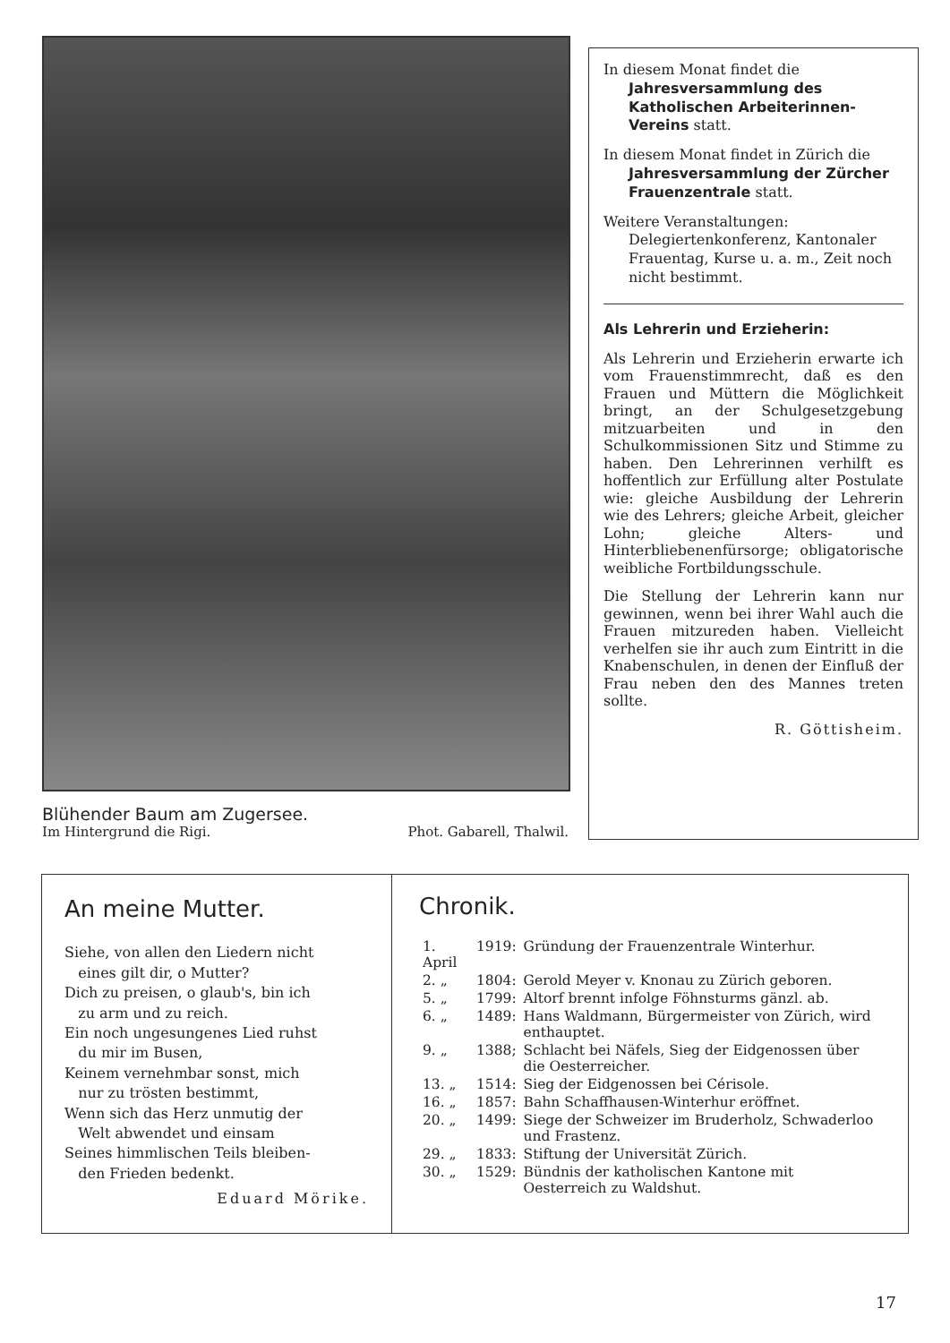Blühender Baum am Zugersee.
Im Hintergrund die Rigi. Phot. Gabarell, Thalwil.
In diesem Monat findet die
Jahresversammlung des Katholischen Arbeiterinnen-Vereins statt.
In diesem Monat findet in Zürich die
Jahresversammlung der Zürcher Frauenzentrale statt.
Weitere Veranstaltungen:
Delegiertenkonferenz, Kantonaler Frauentag, Kurse u. a. m., Zeit noch nicht bestimmt.
Als Lehrerin und Erzieherin:
Als Lehrerin und Erzieherin erwarte ich vom Frauenstimmrecht, daß es den Frauen und Müttern die Möglichkeit bringt, an der Schulgesetzgebung mitzuarbeiten und in den Schulkommissionen Sitz und Stimme zu haben. Den Lehrerinnen verhilft es hoffentlich zur Erfüllung alter Postulate wie: gleiche Ausbildung der Lehrerin wie des Lehrers; gleiche Arbeit, gleicher Lohn; gleiche Alters- und Hinterbliebenenfürsorge; obligatorische weibliche Fortbildungsschule.
Die Stellung der Lehrerin kann nur gewinnen, wenn bei ihrer Wahl auch die Frauen mitzureden haben. Vielleicht verhelfen sie ihr auch zum Eintritt in die Knabenschulen, in denen der Einfluß der Frau neben den des Mannes treten sollte.
R. Göttisheim.
An meine Mutter.
Siehe, von allen den Liedern nicht
eines gilt dir, o Mutter?
Dich zu preisen, o glaub's, bin ich
zu arm und zu reich.
Ein noch ungesungenes Lied ruhst
du mir im Busen,
Keinem vernehmbar sonst, mich
nur zu trösten bestimmt,
Wenn sich das Herz unmutig der
Welt abwendet und einsam
Seines himmlischen Teils bleiben-
den Frieden bedenkt.
Eduard Mörike.
Chronik.
| 1. April | 1919: | Gründung der Frauenzentrale Winterhur. |
| 2. „ | 1804: | Gerold Meyer v. Knonau zu Zürich geboren. |
| 5. „ | 1799: | Altorf brennt infolge Föhnsturms gänzl. ab. |
| 6. „ | 1489: | Hans Waldmann, Bürgermeister von Zürich, wird enthauptet. |
| 9. „ | 1388; | Schlacht bei Näfels, Sieg der Eidgenossen über die Oesterreicher. |
| 13. „ | 1514: | Sieg der Eidgenossen bei Cérisole. |
| 16. „ | 1857: | Bahn Schaffhausen-Winterhur eröffnet. |
| 20. „ | 1499: | Siege der Schweizer im Bruderholz, Schwaderloo und Frastenz. |
| 29. „ | 1833: | Stiftung der Universität Zürich. |
| 30. „ | 1529: | Bündnis der katholischen Kantone mit Oesterreich zu Waldshut. |
17